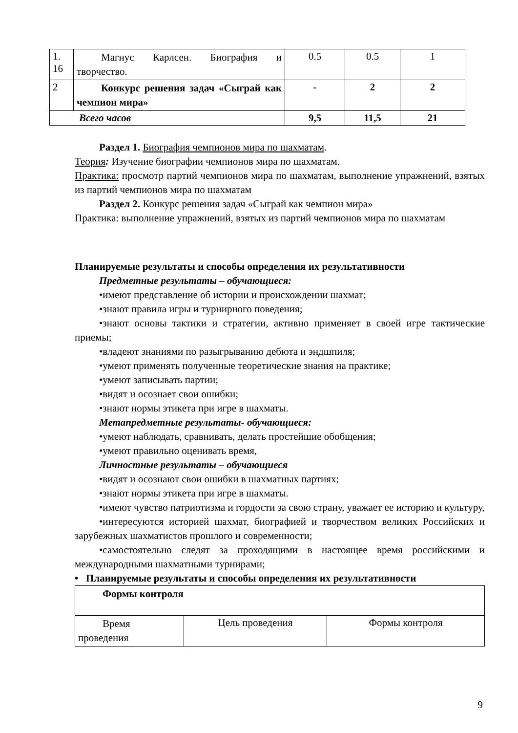| 1. 16 | Магнус Карлсен. Биография и творчество. | 0.5 | 0.5 | 1 |
| 2 | Конкурс решения задач «Сыграй как чемпион мира» | - | 2 | 2 |
| Всего часов | | 9,5 | 11,5 | 21 |
Раздел 1. Биография чемпионов мира по шахматам.
Теория: Изучение биографии чемпионов мира по шахматам.
Практика: просмотр партий чемпионов мира по шахматам, выполнение упражнений, взятых из партий чемпионов мира по шахматам
Раздел 2. Конкурс решения задач «Сыграй как чемпион мира»
Практика: выполнение упражнений, взятых из партий чемпионов мира по шахматам
Планируемые результаты и способы определения их результативности
Предметные результаты – обучающиеся:
•имеют представление об истории и происхождении шахмат;
•знают правила игры и турнирного поведения;
•знают основы тактики и стратегии, активно применяет в своей игре тактические приемы;
•владеют знаниями по разыгрыванию дебюта и эндшпиля;
•умеют применять полученные теоретические знания на практике;
•умеют записывать партии;
•видят и осознает свои ошибки;
•знают нормы этикета при игре в шахматы.
Метапредметные результаты- обучающиеся:
•умеют наблюдать, сравнивать, делать простейшие обобщения;
•умеют правильно оценивать время,
Личностные результаты – обучающиеся
•видят и осознают свои ошибки в шахматных партиях;
•знают нормы этикета при игре в шахматы.
•имеют чувство патриотизма и гордости за свою страну, уважает ее историю и культуру,
•интересуются историей шахмат, биографией и творчеством великих Российских и зарубежных шахматистов прошлого и современности;
•самостоятельно следят за проходящими в настоящее время российскими и международными шахматными турнирами;
• Планируемые результаты и способы определения их результативности
| Формы контроля | | |
| Время проведения | Цель проведения | Формы контроля |
9